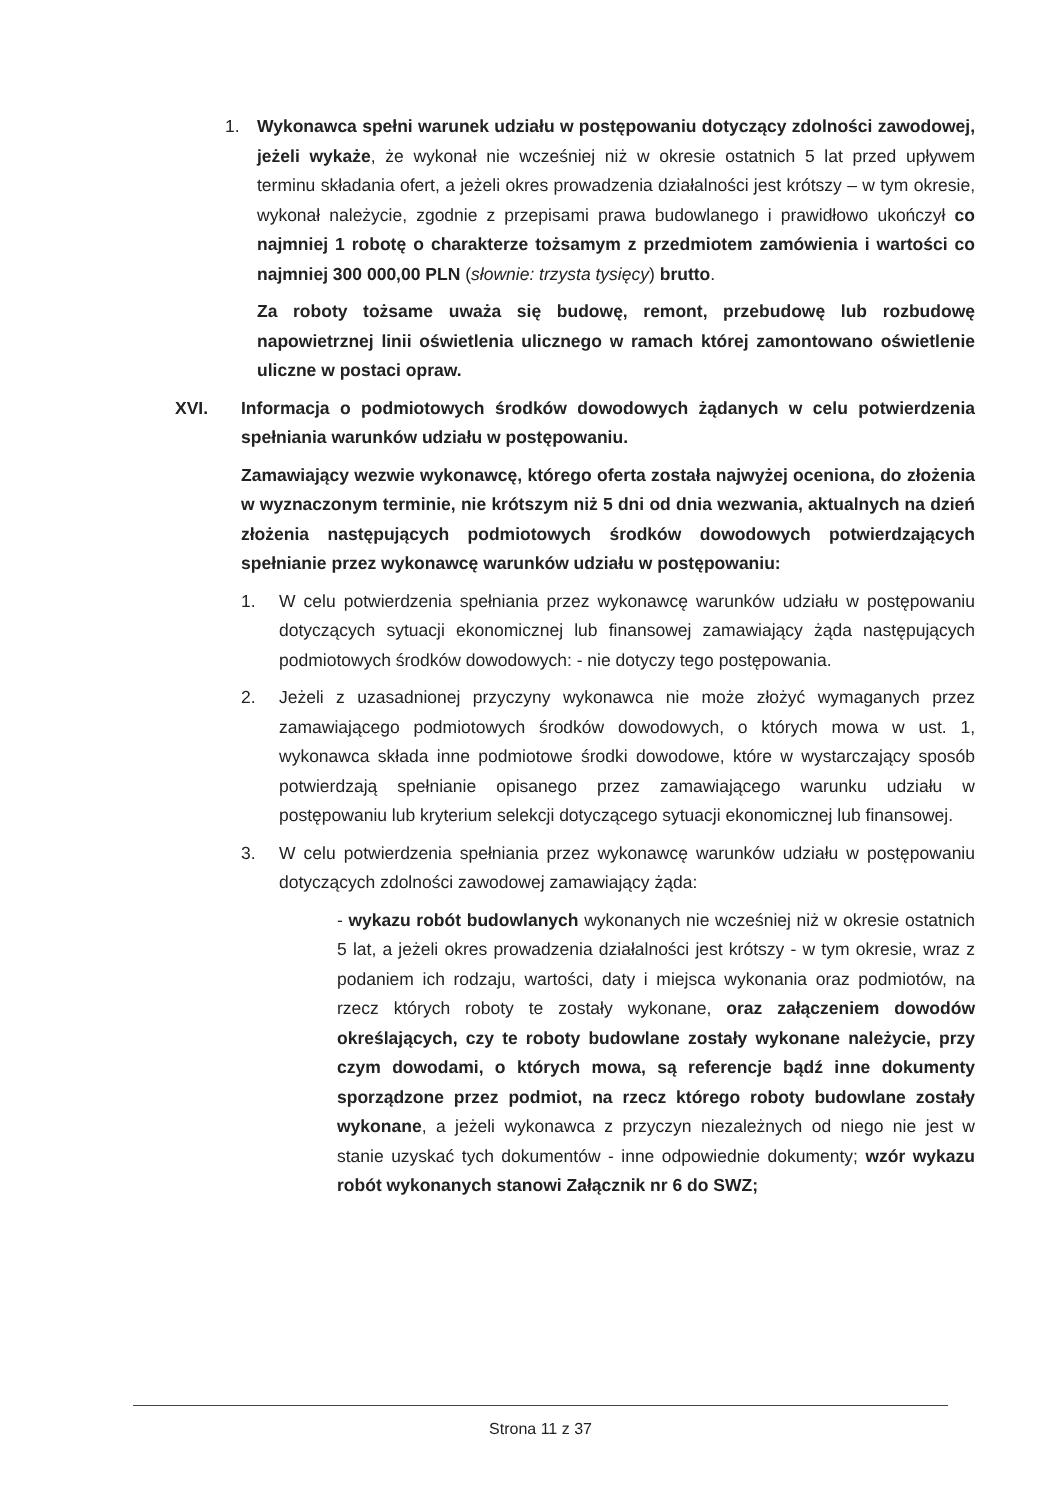1. Wykonawca spełni warunek udziału w postępowaniu dotyczący zdolności zawodowej, jeżeli wykaże, że wykonał nie wcześniej niż w okresie ostatnich 5 lat przed upływem terminu składania ofert, a jeżeli okres prowadzenia działalności jest krótszy – w tym okresie, wykonał należycie, zgodnie z przepisami prawa budowlanego i prawidłowo ukończył co najmniej 1 robotę o charakterze tożsamym z przedmiotem zamówienia i wartości co najmniej 300 000,00 PLN (słownie: trzysta tysięcy) brutto.
Za roboty tożsame uważa się budowę, remont, przebudowę lub rozbudowę napowietrznej linii oświetlenia ulicznego w ramach której zamontowano oświetlenie uliczne w postaci opraw.
XVI. Informacja o podmiotowych środków dowodowych żądanych w celu potwierdzenia spełniania warunków udziału w postępowaniu.
Zamawiający wezwie wykonawcę, którego oferta została najwyżej oceniona, do złożenia w wyznaczonym terminie, nie krótszym niż 5 dni od dnia wezwania, aktualnych na dzień złożenia następujących podmiotowych środków dowodowych potwierdzających spełnianie przez wykonawcę warunków udziału w postępowaniu:
1. W celu potwierdzenia spełniania przez wykonawcę warunków udziału w postępowaniu dotyczących sytuacji ekonomicznej lub finansowej zamawiający żąda następujących podmiotowych środków dowodowych: - nie dotyczy tego postępowania.
2. Jeżeli z uzasadnionej przyczyny wykonawca nie może złożyć wymaganych przez zamawiającego podmiotowych środków dowodowych, o których mowa w ust. 1, wykonawca składa inne podmiotowe środki dowodowe, które w wystarczający sposób potwierdzają spełnianie opisanego przez zamawiającego warunku udziału w postępowaniu lub kryterium selekcji dotyczącego sytuacji ekonomicznej lub finansowej.
3. W celu potwierdzenia spełniania przez wykonawcę warunków udziału w postępowaniu dotyczących zdolności zawodowej zamawiający żąda:
- wykazu robót budowlanych wykonanych nie wcześniej niż w okresie ostatnich 5 lat, a jeżeli okres prowadzenia działalności jest krótszy - w tym okresie, wraz z podaniem ich rodzaju, wartości, daty i miejsca wykonania oraz podmiotów, na rzecz których roboty te zostały wykonane, oraz załączeniem dowodów określających, czy te roboty budowlane zostały wykonane należycie, przy czym dowodami, o których mowa, są referencje bądź inne dokumenty sporządzone przez podmiot, na rzecz którego roboty budowlane zostały wykonane, a jeżeli wykonawca z przyczyn niezależnych od niego nie jest w stanie uzyskać tych dokumentów - inne odpowiednie dokumenty; wzór wykazu robót wykonanych stanowi Załącznik nr 6 do SWZ;
Strona 11 z 37